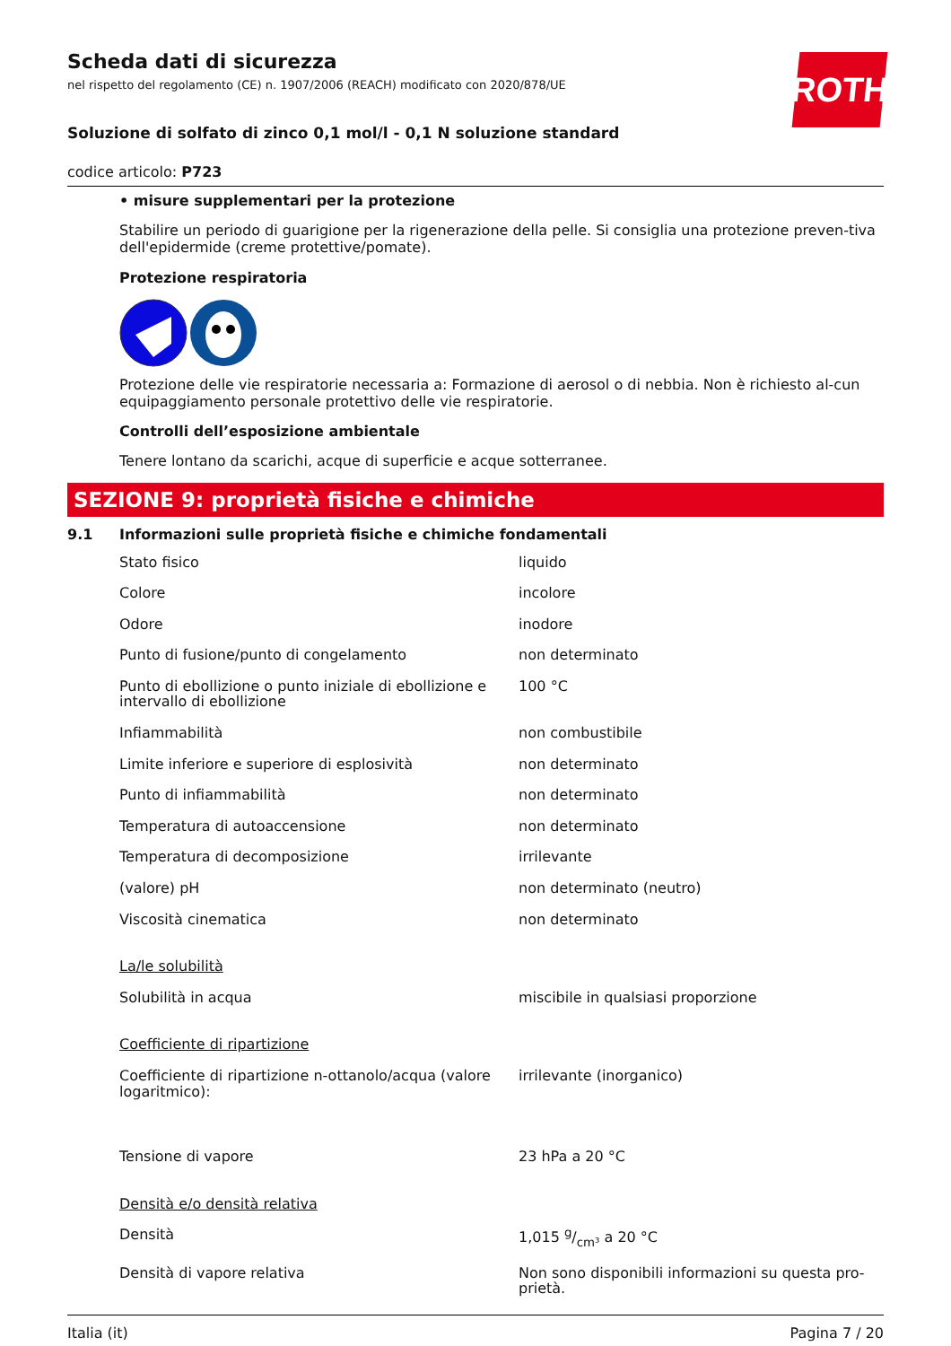ROTH
Scheda dati di sicurezza
nel rispetto del regolamento (CE) n. 1907/2006 (REACH) modificato con 2020/878/UE
Soluzione di solfato di zinco 0,1 mol/l - 0,1 N soluzione standard
codice articolo: P723
• misure supplementari per la protezione
Stabilire un periodo di guarigione per la rigenerazione della pelle. Si consiglia una protezione preven-tiva dell'epidermide (creme protettive/pomate).
Protezione respiratoria
Protezione delle vie respiratorie necessaria a: Formazione di aerosol o di nebbia. Non è richiesto al-cun equipaggiamento personale protettivo delle vie respiratorie.
Controlli dell’esposizione ambientale
Tenere lontano da scarichi, acque di superficie e acque sotterranee.
SEZIONE 9: proprietà fisiche e chimiche
9.1 Informazioni sulle proprietà fisiche e chimiche fondamentali
| Stato fisico | liquido |
| Colore | incolore |
| Odore | inodore |
| Punto di fusione/punto di congelamento | non determinato |
| Punto di ebollizione o punto iniziale di ebollizione e intervallo di ebollizione | 100 °C |
| Infiammabilità | non combustibile |
| Limite inferiore e superiore di esplosività | non determinato |
| Punto di infiammabilità | non determinato |
| Temperatura di autoaccensione | non determinato |
| Temperatura di decomposizione | irrilevante |
| (valore) pH | non determinato (neutro) |
| Viscosità cinematica | non determinato |
| La/le solubilità | |
| Solubilità in acqua | miscibile in qualsiasi proporzione |
| Coefficiente di ripartizione | |
| Coefficiente di ripartizione n-ottanolo/acqua (valore logaritmico): | irrilevante (inorganico) |
| Tensione di vapore | 23 hPa a 20 °C |
| Densità e/o densità relativa | |
| Densità | 1,015 g/cm³ a 20 °C |
| Densità di vapore relativa | Non sono disponibili informazioni su questa pro-prietà. |
Italia (it) Pagina 7 / 20